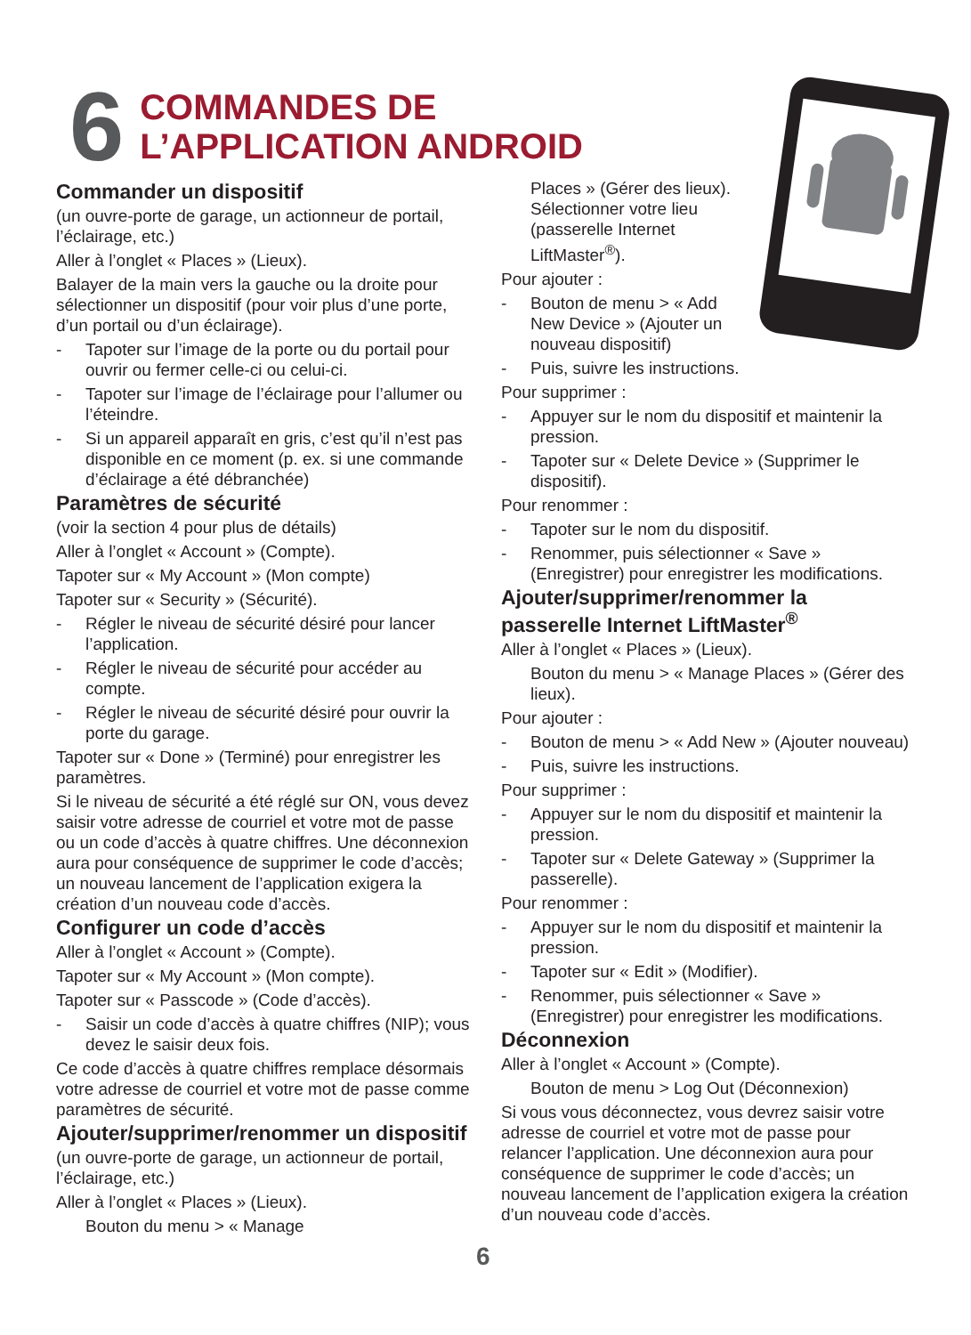6
COMMANDES DE
L’APPLICATION ANDROID
Commander un dispositif
(un ouvre-porte de garage, un actionneur de portail, l’éclairage, etc.)
Aller à l’onglet « Places » (Lieux).
Balayer de la main vers la gauche ou la droite pour sélectionner un dispositif (pour voir plus d’une porte, d’un portail ou d’un éclairage).
- Tapoter sur l’image de la porte ou du portail pour ouvrir ou fermer celle-ci ou celui-ci.
- Tapoter sur l’image de l’éclairage pour l’allumer ou l’éteindre.
- Si un appareil apparaît en gris, c’est qu’il n’est pas disponible en ce moment (p. ex. si une commande d’éclairage a été débranchée)
Paramètres de sécurité
(voir la section 4 pour plus de détails)
Aller à l’onglet « Account » (Compte).
Tapoter sur « My Account » (Mon compte)
Tapoter sur « Security » (Sécurité).
- Régler le niveau de sécurité désiré pour lancer l’application.
- Régler le niveau de sécurité pour accéder au compte.
- Régler le niveau de sécurité désiré pour ouvrir la porte du garage.
Tapoter sur « Done » (Terminé) pour enregistrer les paramètres.
Si le niveau de sécurité a été réglé sur ON, vous devez saisir votre adresse de courriel et votre mot de passe ou un code d’accès à quatre chiffres. Une déconnexion aura pour conséquence de supprimer le code d’accès; un nouveau lancement de l’application exigera la création d’un nouveau code d’accès.
Configurer un code d’accès
Aller à l’onglet « Account » (Compte).
Tapoter sur « My Account » (Mon compte).
Tapoter sur « Passcode » (Code d’accès).
- Saisir un code d’accès à quatre chiffres (NIP); vous devez le saisir deux fois.
Ce code d’accès à quatre chiffres remplace désormais votre adresse de courriel et votre mot de passe comme paramètres de sécurité.
Ajouter/supprimer/renommer un dispositif
(un ouvre-porte de garage, un actionneur de portail, l’éclairage, etc.)
Aller à l’onglet « Places » (Lieux).
Bouton du menu > « Manage
Places » (Gérer des lieux). Sélectionner votre lieu (passerelle Internet LiftMaster<sup>®</sup>).
Pour ajouter :
- Bouton de menu > « Add New Device » (Ajouter un nouveau dispositif)
- Puis, suivre les instructions.
Pour supprimer :
- Appuyer sur le nom du dispositif et maintenir la pression.
- Tapoter sur « Delete Device » (Supprimer le dispositif).
Pour renommer :
- Tapoter sur le nom du dispositif.
- Renommer, puis sélectionner « Save » (Enregistrer) pour enregistrer les modifications.
Ajouter/supprimer/renommer la passerelle Internet LiftMaster<sup>®</sup>
Aller à l’onglet « Places » (Lieux).
Bouton du menu > « Manage Places » (Gérer des lieux).
Pour ajouter :
- Bouton de menu > « Add New » (Ajouter nouveau)
- Puis, suivre les instructions.
Pour supprimer :
- Appuyer sur le nom du dispositif et maintenir la pression.
- Tapoter sur « Delete Gateway » (Supprimer la passerelle).
Pour renommer :
- Appuyer sur le nom du dispositif et maintenir la pression.
- Tapoter sur « Edit » (Modifier).
- Renommer, puis sélectionner « Save » (Enregistrer) pour enregistrer les modifications.
Déconnexion
Aller à l’onglet « Account » (Compte).
Bouton de menu > Log Out (Déconnexion)
Si vous vous déconnectez, vous devrez saisir votre adresse de courriel et votre mot de passe pour relancer l’application. Une déconnexion aura pour conséquence de supprimer le code d’accès; un nouveau lancement de l’application exigera la création d’un nouveau code d’accès.
6